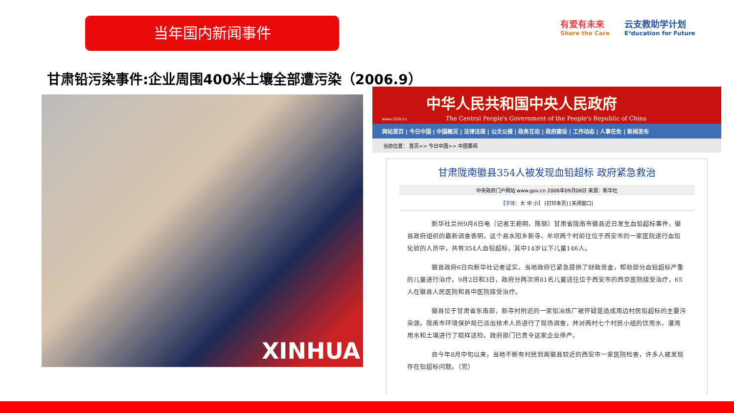当年国内新闻事件
有爱有未来
Share the Care
云支教助学计划
E³ducation for Future
甘肃铅污染事件:企业周围400米土壤全部遭污染（2006.9）
XINHUA
中华人民共和国中央人民政府
The Central People's Government of the People's Republic of China
www.GOV.cn
网站首页 | 今日中国 | 中国概况 | 法律法规 | 公文公报 | 政务互动 | 政府建设 | 工作动态 | 人事任免 | 新闻发布
当前位置： 首页>> 今日中国>> 中国要闻
甘肃陇南徽县354人被发现血铅超标 政府紧急救治
中央政府门户网站 www.gov.cn 2006年09月06日 来源：新华社
【字体：大 中 小】 [打印本页] [关闭窗口]
新华社兰州9月6日电（记者王艳明、陈钢）甘肃省陇南市徽县近日发生血铅超标事件，徽县政府组织的最新调查表明，这个县水阳乡新寺、牟坝两个村前往位于西安市的一家医院进行血铅化验的人员中，共有354人血铅超标，其中14岁以下儿童146人。
徽县政府6日向新华社记者证实，当地政府已紧急提供了财政资金，帮助部分血铅超标严重的儿童进行治疗。9月2日和3日，政府分两次将81名儿童送往位于西安市的西京医院接受治疗，65人在徽县人民医院和县中医院接受治疗。
徽县位于甘肃省东南部，新寺村附近的一家铅冶炼厂被怀疑是造成周边村民铅超标的主要污染源。陇南市环境保护局已派出技术人员进行了现场调查，并对两村七个村民小组的饮用水、灌溉用水和土壤进行了取样送检。政府部门已责令这家企业停产。
自今年8月中旬以来，当地不断有村民到离徽县较近的西安市一家医院检查，许多人被发现存在铅超标问题。（完）